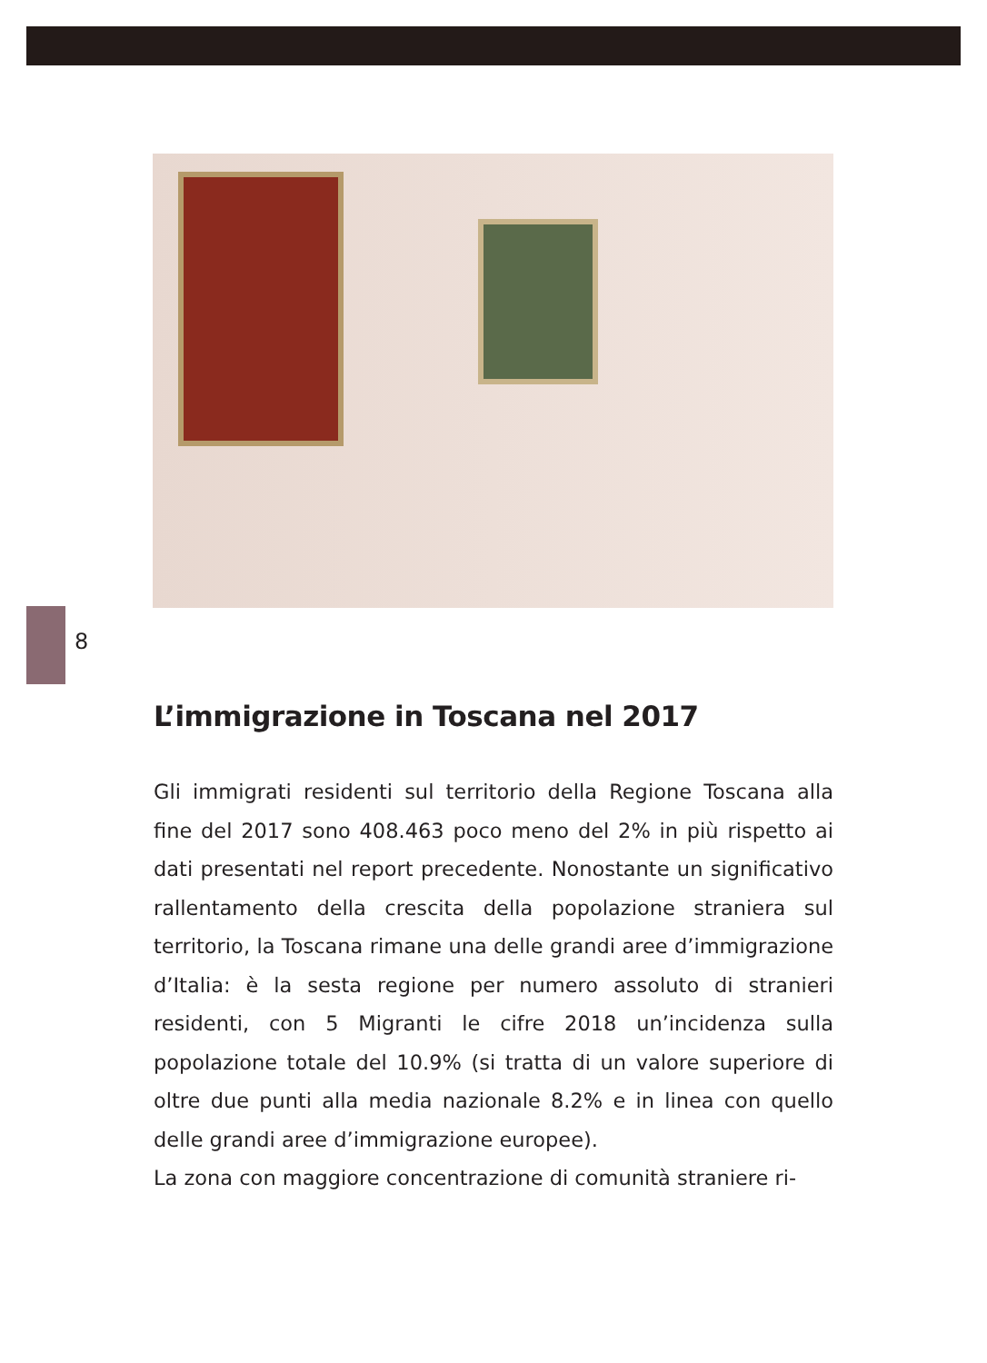8
L’immigrazione in Toscana nel 2017
Gli immigrati residenti sul territorio della Regione Toscana alla fine del 2017 sono 408.463 poco meno del 2% in più rispetto ai dati presentati nel report precedente. Nonostante un significativo rallentamento della crescita della popolazione straniera sul territorio, la Toscana rimane una delle grandi aree d’immigrazione d’Italia: è la sesta regione per numero assoluto di stranieri residenti, con 5 Migranti le cifre 2018 un’incidenza sulla popolazione totale del 10.9% (si tratta di un valore superiore di oltre due punti alla media nazionale 8.2% e in linea con quello delle grandi aree d’immigrazione europee).
La zona con maggiore concentrazione di comunità straniere ri-